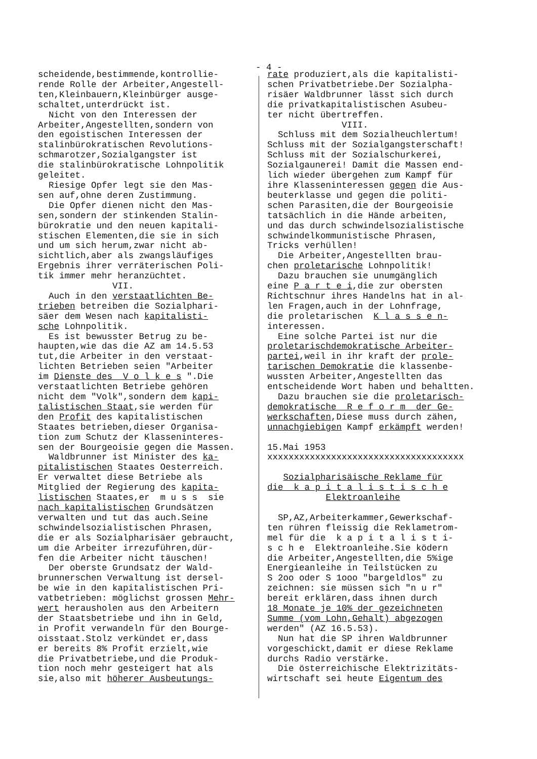- 4 -
scheidende,bestimmende,kontrollie- rende Rolle der Arbeiter,Angestell- ten,Kleinbauern,Kleinbürger ausge- schaltet,unterdrückt ist. Nicht von den Interessen der Arbeiter,Angestellten,sondern von den egoistischen Interessen der stalinbürokratischen Revolutions- schmarotzer,Sozialgangster ist die stalinbürokratische Lohnpolitik geleitet. Riesige Opfer legt sie den Mas- sen auf,ohne deren Zustimmung. Die Opfer dienen nicht den Mas- sen,sondern der stinkenden Stalin- bürokratie und den neuen kapitali- stischen Elementen,die sie in sich und um sich herum,zwar nicht ab- sichtlich,aber als zwangsläufiges Ergebnis ihrer verräterischen Poli- tik immer mehr heranzüchtet. VII. Auch in den verstaatlichten Be- trieben betreiben die Sozialphari- säer dem Wesen nach kapitalisti- sche Lohnpolitik. Es ist bewusster Betrug zu be- haupten,wie das die AZ am 14.5.53 tut,die Arbeiter in den verstaat- lichten Betrieben seien "Arbeiter im Dienste des V o l k e s ".Die verstaatlichten Betriebe gehören nicht dem "Volk",sondern dem kapi- talistischen Staat,sie werden für den Profit des kapitalistischen Staates betrieben,dieser Organisa- tion zum Schutz der Klasseninteres- sen der Bourgeoisie gegen die Massen. Waldbrunner ist Minister des ka- pitalistischen Staates Oesterreich. Er verwaltet diese Betriebe als Mitglied der Regierung des kapita- listischen Staates,er m u s s sie nach kapitalistischen Grundsätzen verwalten und tut das auch.Seine schwindelsozialistischen Phrasen, die er als Sozialpharisäer gebraucht, um die Arbeiter irrezuführen,dür- fen die Arbeiter nicht täuschen! Der oberste Grundsatz der Wald- brunnerschen Verwaltung ist dersel- be wie in den kapitalistischen Pri- vatbetrieben: möglichst grossen Mehr- wert herausholen aus den Arbeitern der Staatsbetriebe und ihn in Geld, in Profit verwandeln für den Bourge- oisstaat.Stolz verkündet er,dass er bereits 8% Profit erzielt,wie die Privatbetriebe,und die Produk- tion noch mehr gesteigert hat als sie,also mit höherer Ausbeutungs-
rate produziert,als die kapitalisti- schen Privatbetriebe.Der Sozialpha- risäer Waldbrunner lässt sich durch die privatkapitalistischen Asubeu- ter nicht übertreffen. VIII. Schluss mit dem Sozialheuchlertum! Schluss mit der Sozialgangsterschaft! Schluss mit der Sozialschurkerei, Sozialgaunerei! Damit die Massen end- lich wieder übergehen zum Kampf für ihre Klasseninteressen gegen die Aus- beuterklasse und gegen die politi- schen Parasiten,die der Bourgeoisie tatsächlich in die Hände arbeiten, und das durch schwindelsozialistische schwindelkommunistische Phrasen, Tricks verhüllen! Die Arbeiter,Angestellten brau- chen proletarische Lohnpolitik! Dazu brauchen sie unumgänglich eine P a r t e i,die zur obersten Richtschnur ihres Handelns hat in al- len Fragen,auch in der Lohnfrage, die proletarischen K l a s s e n- interessen. Eine solche Partei ist nur die proletarischdemokratische Arbeiter- partei,weil in ihr kraft der prole- tarischen Demokratie die klassenbe- wussten Arbeiter,Angestellten das entscheidende Wort haben und behaltten. Dazu brauchen sie die proletarisch- demokratische R e f o r m der Ge- werkschaften,Diese muss durch zähen, unnachgiebigen Kampf erkämpft werden! 15.Mai 1953 xxxxxxxxxxxxxxxxxxxxxxxxxxxxxxxxxxxxx Sozialpharisäische Reklame für die k a p i t a l i s t i s c h e Elektroanleihe SP,AZ,Arbeiterkammer,Gewerkschaf- ten rühren fleissig die Reklametrom- mel für die k a p i t a l i s t i- s c h e Elektroanleihe.Sie ködern die Arbeiter,Angestellten,die 5%ige Energieanleihe in Teilstücken zu S 2oo oder S 1ooo "bargeldlos" zu zeichnen: sie müssen sich "n u r" bereit erklären,dass ihnen durch 18 Monate je 10% der gezeichneten Summe (vom Lohn,Gehalt) abgezogen werden" (AZ 16.5.53). Nun hat die SP ihren Waldbrunner vorgeschickt,damit er diese Reklame durchs Radio verstärke. Die österreichische Elektrizitäts- wirtschaft sei heute Eigentum des